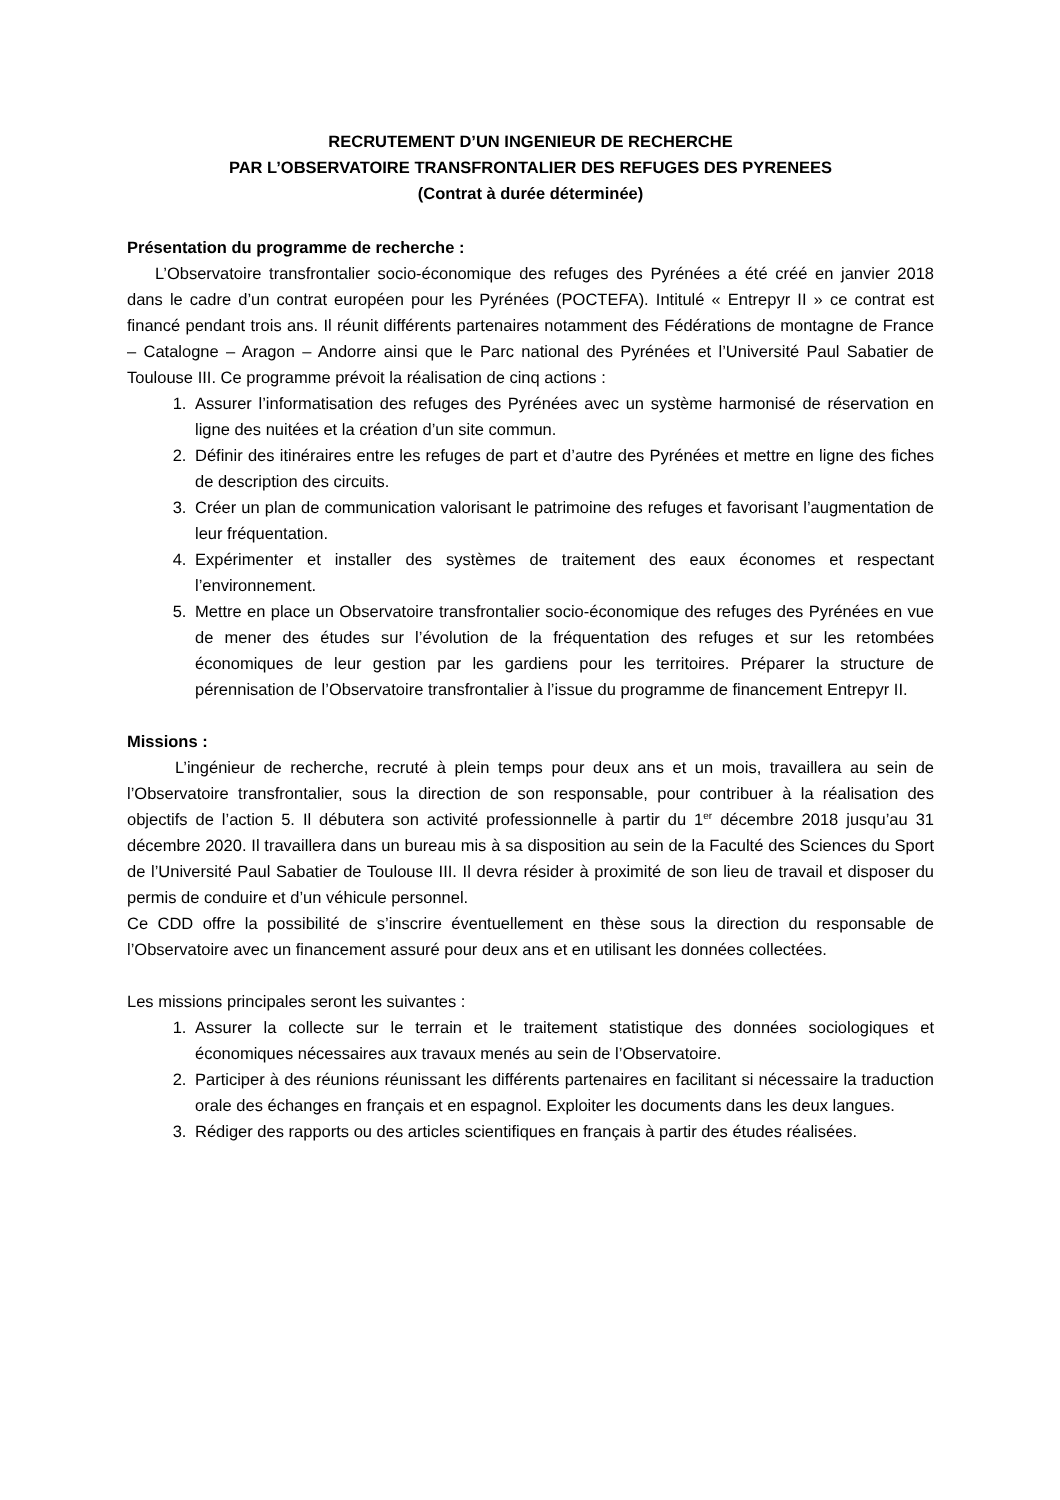RECRUTEMENT D’UN INGENIEUR DE RECHERCHE
PAR L’OBSERVATOIRE TRANSFRONTALIER DES REFUGES DES PYRENEES
(Contrat à durée déterminée)
Présentation du programme de recherche :
L’Observatoire transfrontalier socio-économique des refuges des Pyrénées a été créé en janvier 2018 dans le cadre d’un contrat européen pour les Pyrénées (POCTEFA). Intitulé « Entrepyr II » ce contrat est financé pendant trois ans. Il réunit différents partenaires notamment des Fédérations de montagne de France – Catalogne – Aragon – Andorre ainsi que le Parc national des Pyrénées et l’Université Paul Sabatier de Toulouse III. Ce programme prévoit la réalisation de cinq actions :
1. Assurer l’informatisation des refuges des Pyrénées avec un système harmonisé de réservation en ligne des nuitées et la création d’un site commun.
2. Définir des itinéraires entre les refuges de part et d’autre des Pyrénées et mettre en ligne des fiches de description des circuits.
3. Créer un plan de communication valorisant le patrimoine des refuges et favorisant l’augmentation de leur fréquentation.
4. Expérimenter et installer des systèmes de traitement des eaux économes et respectant l’environnement.
5. Mettre en place un Observatoire transfrontalier socio-économique des refuges des Pyrénées en vue de mener des études sur l’évolution de la fréquentation des refuges et sur les retombées économiques de leur gestion par les gardiens pour les territoires. Préparer la structure de pérennisation de l’Observatoire transfrontalier à l’issue du programme de financement Entrepyr II.
Missions :
L’ingénieur de recherche, recruté à plein temps pour deux ans et un mois, travaillera au sein de l’Observatoire transfrontalier, sous la direction de son responsable, pour contribuer à la réalisation des objectifs de l’action 5. Il débutera son activité professionnelle à partir du 1<sup>er</sup> décembre 2018 jusqu’au 31 décembre 2020. Il travaillera dans un bureau mis à sa disposition au sein de la Faculté des Sciences du Sport de l’Université Paul Sabatier de Toulouse III. Il devra résider à proximité de son lieu de travail et disposer du permis de conduire et d’un véhicule personnel.
Ce CDD offre la possibilité de s’inscrire éventuellement en thèse sous la direction du responsable de l’Observatoire avec un financement assuré pour deux ans et en utilisant les données collectées.
Les missions principales seront les suivantes :
1. Assurer la collecte sur le terrain et le traitement statistique des données sociologiques et économiques nécessaires aux travaux menés au sein de l’Observatoire.
2. Participer à des réunions réunissant les différents partenaires en facilitant si nécessaire la traduction orale des échanges en français et en espagnol. Exploiter les documents dans les deux langues.
3. Rédiger des rapports ou des articles scientifiques en français à partir des études réalisées.